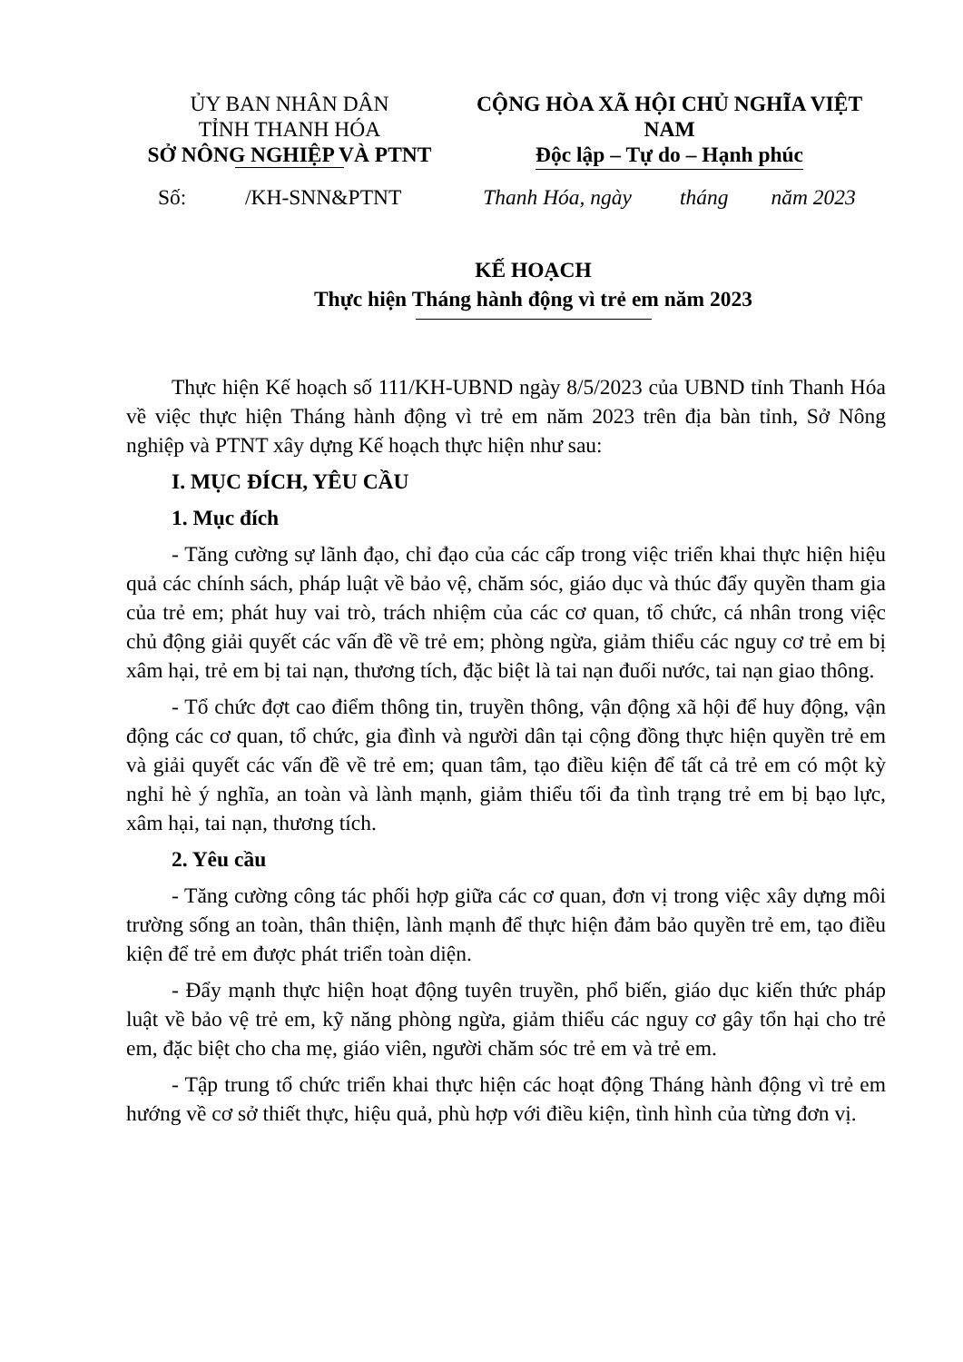ỦY BAN NHÂN DÂN
TỈNH THANH HÓA
SỞ NÔNG NGHIỆP VÀ PTNT
CỘNG HÒA XÃ HỘI CHỦ NGHĨA VIỆT NAM
Độc lập – Tự do – Hạnh phúc
Số: /KH-SNN&PTNT
Thanh Hóa, ngày tháng năm 2023
KẾ HOẠCH
Thực hiện Tháng hành động vì trẻ em năm 2023
Thực hiện Kế hoạch số 111/KH-UBND ngày 8/5/2023 của UBND tỉnh Thanh Hóa về việc thực hiện Tháng hành động vì trẻ em năm 2023 trên địa bàn tỉnh, Sở Nông nghiệp và PTNT xây dựng Kế hoạch thực hiện như sau:
I. MỤC ĐÍCH, YÊU CẦU
1. Mục đích
- Tăng cường sự lãnh đạo, chỉ đạo của các cấp trong việc triển khai thực hiện hiệu quả các chính sách, pháp luật về bảo vệ, chăm sóc, giáo dục và thúc đẩy quyền tham gia của trẻ em; phát huy vai trò, trách nhiệm của các cơ quan, tổ chức, cá nhân trong việc chủ động giải quyết các vấn đề về trẻ em; phòng ngừa, giảm thiểu các nguy cơ trẻ em bị xâm hại, trẻ em bị tai nạn, thương tích, đặc biệt là tai nạn đuối nước, tai nạn giao thông.
- Tổ chức đợt cao điểm thông tin, truyền thông, vận động xã hội để huy động, vận động các cơ quan, tổ chức, gia đình và người dân tại cộng đồng thực hiện quyền trẻ em và giải quyết các vấn đề về trẻ em; quan tâm, tạo điều kiện để tất cả trẻ em có một kỳ nghỉ hè ý nghĩa, an toàn và lành mạnh, giảm thiểu tối đa tình trạng trẻ em bị bạo lực, xâm hại, tai nạn, thương tích.
2. Yêu cầu
- Tăng cường công tác phối hợp giữa các cơ quan, đơn vị trong việc xây dựng môi trường sống an toàn, thân thiện, lành mạnh để thực hiện đảm bảo quyền trẻ em, tạo điều kiện để trẻ em được phát triển toàn diện.
- Đẩy mạnh thực hiện hoạt động tuyên truyền, phổ biến, giáo dục kiến thức pháp luật về bảo vệ trẻ em, kỹ năng phòng ngừa, giảm thiểu các nguy cơ gây tổn hại cho trẻ em, đặc biệt cho cha mẹ, giáo viên, người chăm sóc trẻ em và trẻ em.
- Tập trung tổ chức triển khai thực hiện các hoạt động Tháng hành động vì trẻ em hướng về cơ sở thiết thực, hiệu quả, phù hợp với điều kiện, tình hình của từng đơn vị.